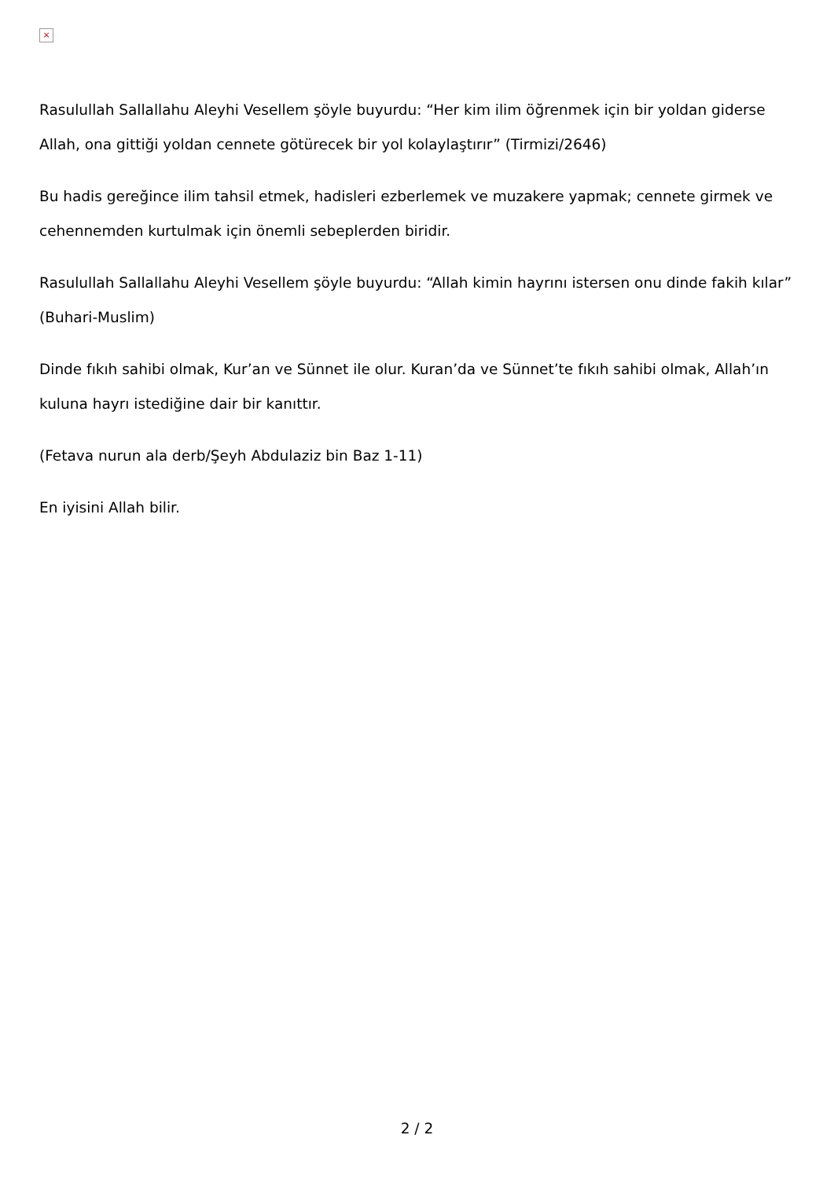×
Rasulullah Sallallahu Aleyhi Vesellem şöyle buyurdu: “Her kim ilim öğrenmek için bir yoldan giderse Allah, ona gittiği yoldan cennete götürecek bir yol kolaylaştırır” (Tirmizi/2646)
Bu hadis gereğince ilim tahsil etmek, hadisleri ezberlemek ve muzakere yapmak; cennete girmek ve cehennemden kurtulmak için önemli sebeplerden biridir.
Rasulullah Sallallahu Aleyhi Vesellem şöyle buyurdu: “Allah kimin hayrını istersen onu dinde fakih kılar” (Buhari-Muslim)
Dinde fıkıh sahibi olmak, Kur’an ve Sünnet ile olur. Kuran’da ve Sünnet’te fıkıh sahibi olmak, Allah’ın kuluna hayrı istediğine dair bir kanıttır.
(Fetava nurun ala derb/Şeyh Abdulaziz bin Baz 1-11)
En iyisini Allah bilir.
2 / 2